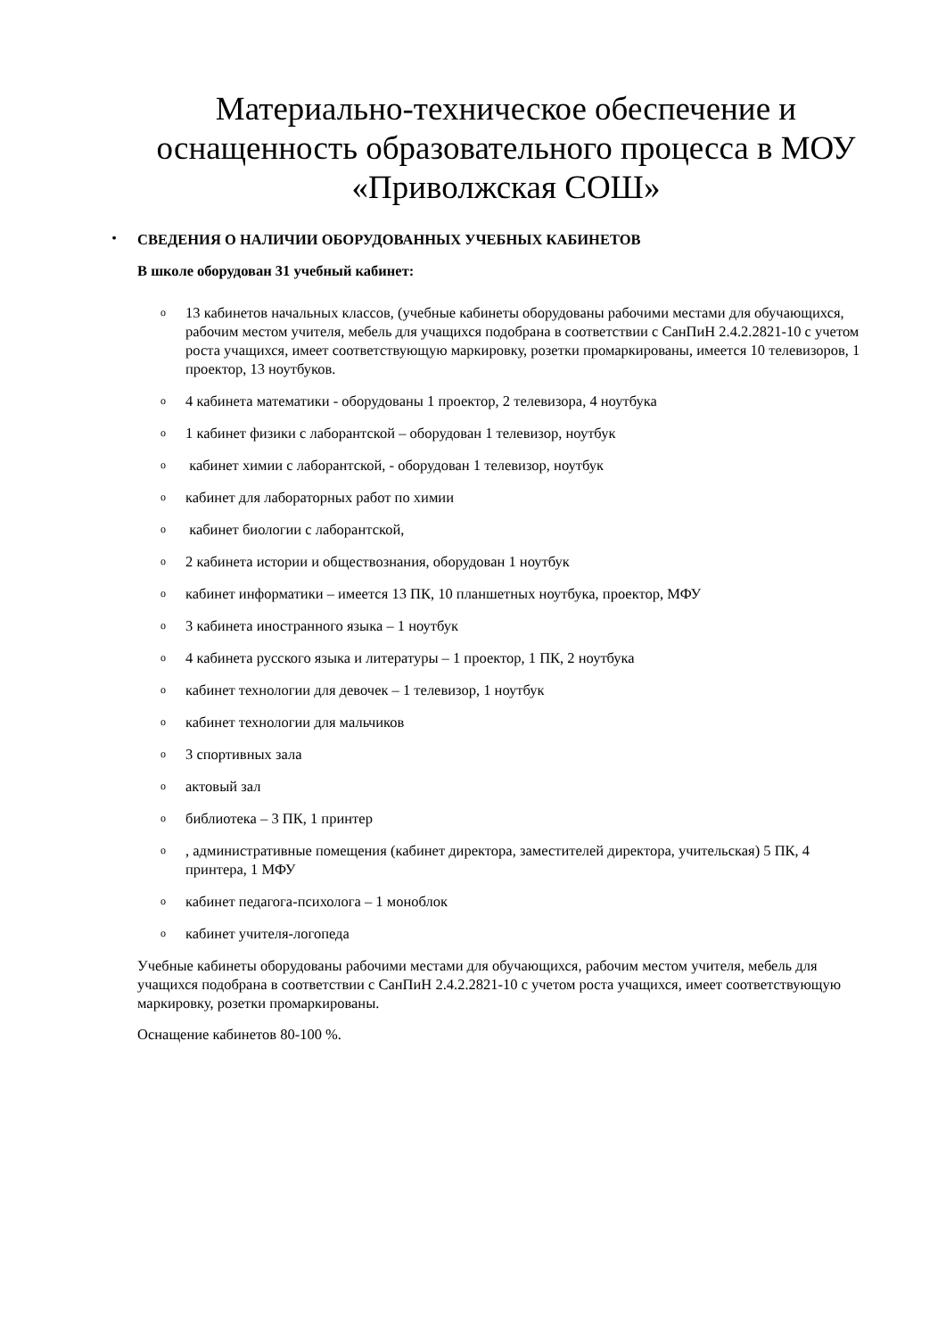Материально-техническое обеспечение и оснащенность образовательного процесса в МОУ «Приволжская СОШ»
•
СВЕДЕНИЯ О НАЛИЧИИ ОБОРУДОВАННЫХ УЧЕБНЫХ КАБИНЕТОВ
В школе оборудован 31 учебный кабинет:
o 13 кабинетов начальных классов, (учебные кабинеты оборудованы рабочими местами для обучающихся, рабочим местом учителя, мебель для учащихся подобрана в соответствии с СанПиН 2.4.2.2821-10 с учетом роста учащихся, имеет соответствующую маркировку, розетки промаркированы, имеется 10 телевизоров, 1 проектор, 13 ноутбуков.
o 4 кабинета математики - оборудованы 1 проектор, 2 телевизора, 4 ноутбука
o 1 кабинет физики с лаборантской – оборудован 1 телевизор, ноутбук
o кабинет химии с лаборантской, - оборудован 1 телевизор, ноутбук
oкабинет для лабораторных работ по химии
o кабинет биологии с лаборантской,
o 2 кабинета истории и обществознания, оборудован 1 ноутбук
oкабинет информатики – имеется 13 ПК, 10 планшетных ноутбука, проектор, МФУ
o 3 кабинета иностранного языка – 1 ноутбук
o 4 кабинета русского языка и литературы – 1 проектор, 1 ПК, 2 ноутбука
oкабинет технологии для девочек – 1 телевизор, 1 ноутбук
oкабинет технологии для мальчиков
o 3 спортивных зала
oактовый зал
oбиблиотека – 3 ПК, 1 принтер
o, административные помещения (кабинет директора, заместителей директора, учительская) 5 ПК, 4 принтера, 1 МФУ
oкабинет педагога-психолога – 1 моноблок
oкабинет учителя-логопеда
Учебные кабинеты оборудованы рабочими местами для обучающихся, рабочим местом учителя, мебель для учащихся подобрана в соответствии с СанПиН 2.4.2.2821-10 с учетом роста учащихся, имеет соответствующую маркировку, розетки промаркированы.
Оснащение кабинетов 80-100 %.